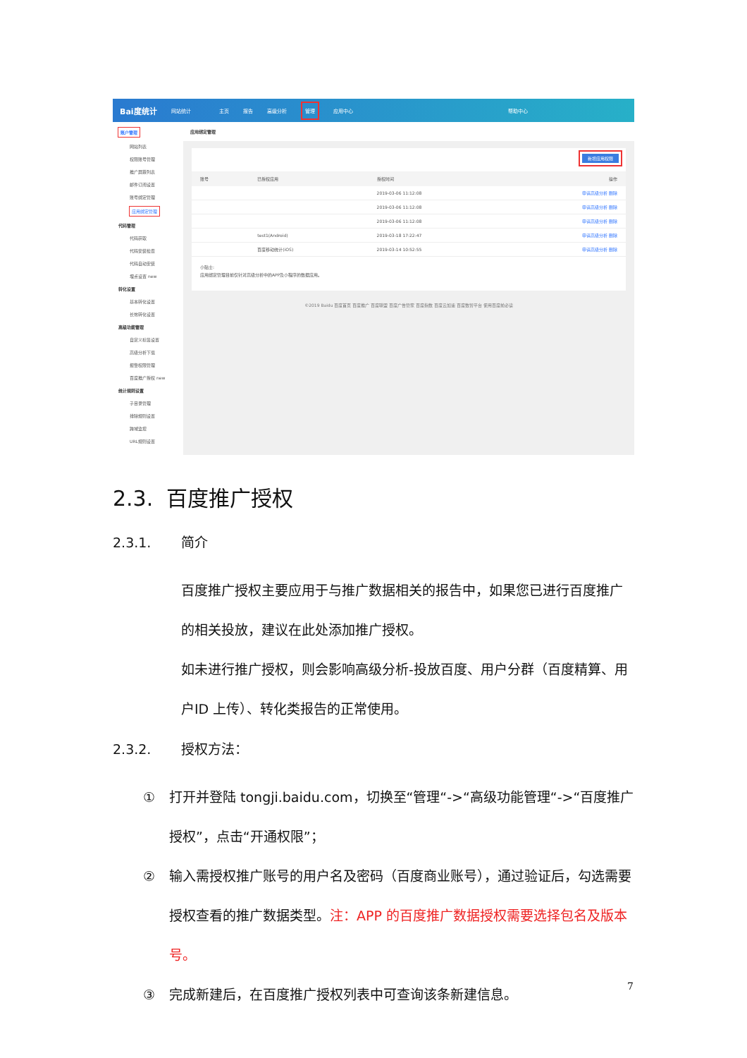Bai度统计 网站统计 主页 报告 高级分析 管理 应用中心 帮助中心
账户管理
网站列表
权限账号管理
推广屏蔽列表
邮件订阅设置
账号绑定管理
应用绑定管理
代码管理
代码获取
代码安装检查
代码自动安装
埋点设置 new
转化设置
基本转化设置
长效转化设置
高级功能管理
自定义标签设置
高级分析下载
报警权限管理
百度推广授权 new
统计规则设置
子目录管理
排除规则设置
跨域监控
URL规则设置
应用绑定管理
新增应用权限
| 账号 | 已授权应用 | 授权时间 | 操作 |
| --- | --- | --- | --- |
| | | 2019-03-06 11:12:08 | 申请高级分析 删除 |
| | | 2019-03-06 11:12:08 | 申请高级分析 删除 |
| | | 2019-03-06 11:12:08 | 申请高级分析 删除 |
| | test1(Android) | 2019-03-18 17:22:47 | 申请高级分析 删除 |
| | 百度移动统计(iOS) | 2019-03-14 10:52:55 | 申请高级分析 删除 |
小贴士:
应用绑定管理目前仅针对高级分析中的APP及小程序的数据应用。
©2019 Baidu 百度首页 百度推广 百度联盟 百度广告管家 百度指数 百度云加速 百度数智平台 使用百度前必读
2.3. 百度推广授权
2.3.1. 简介
百度推广授权主要应用于与推广数据相关的报告中，如果您已进行百度推广的相关投放，建议在此处添加推广授权。
如未进行推广授权，则会影响高级分析-投放百度、用户分群（百度精算、用户ID 上传）、转化类报告的正常使用。
2.3.2. 授权方法：
① 打开并登陆 tongji.baidu.com，切换至“管理“->“高级功能管理“->“百度推广授权”，点击“开通权限”；
② 输入需授权推广账号的用户名及密码（百度商业账号），通过验证后，勾选需要授权查看的推广数据类型。注：APP 的百度推广数据授权需要选择包名及版本号。
③ 完成新建后，在百度推广授权列表中可查询该条新建信息。
7